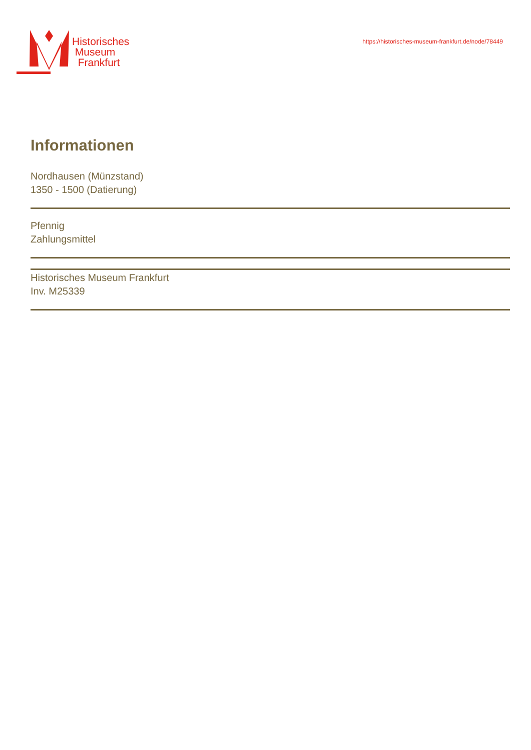Historisches
Museum
Frankfurt
https://historisches-museum-frankfurt.de/node/78449
Informationen
Nordhausen (Münzstand)
1350 - 1500 (Datierung)
Pfennig
Zahlungsmittel
Historisches Museum Frankfurt
Inv. M25339